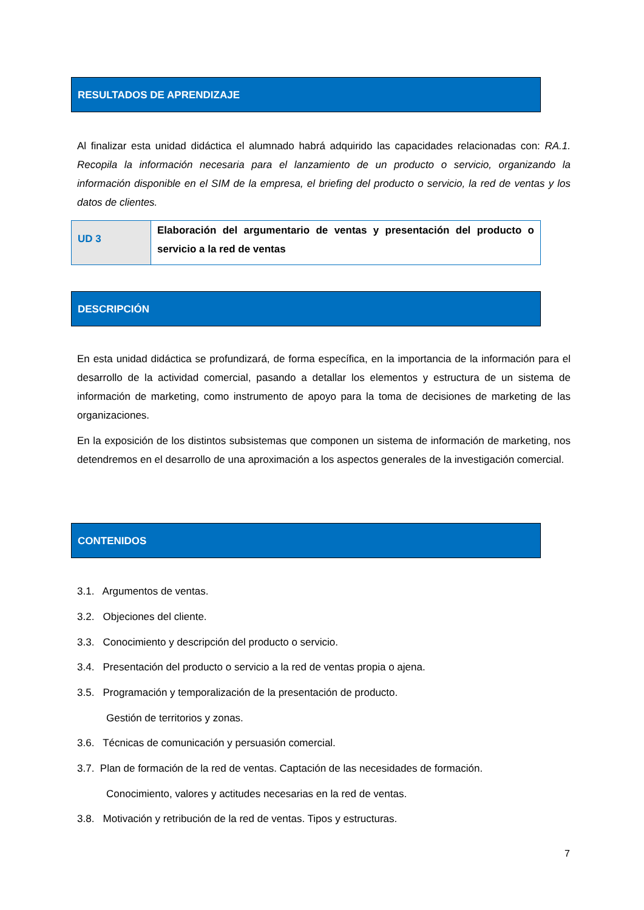RESULTADOS DE APRENDIZAJE
Al finalizar esta unidad didáctica el alumnado habrá adquirido las capacidades relacionadas con: RA.1. Recopila la información necesaria para el lanzamiento de un producto o servicio, organizando la información disponible en el SIM de la empresa, el briefing del producto o servicio, la red de ventas y los datos de clientes.
| UD 3 | Elaboración del argumentario de ventas y presentación del producto o servicio a la red de ventas |
DESCRIPCIÓN
En esta unidad didáctica se profundizará, de forma específica, en la importancia de la información para el desarrollo de la actividad comercial, pasando a detallar los elementos y estructura de un sistema de información de marketing, como instrumento de apoyo para la toma de decisiones de marketing de las organizaciones.
En la exposición de los distintos subsistemas que componen un sistema de información de marketing, nos detendremos en el desarrollo de una aproximación a los aspectos generales de la investigación comercial.
CONTENIDOS
3.1. Argumentos de ventas.
3.2. Objeciones del cliente.
3.3. Conocimiento y descripción del producto o servicio.
3.4. Presentación del producto o servicio a la red de ventas propia o ajena.
3.5. Programación y temporalización de la presentación de producto.
Gestión de territorios y zonas.
3.6. Técnicas de comunicación y persuasión comercial.
3.7. Plan de formación de la red de ventas. Captación de las necesidades de formación.
Conocimiento, valores y actitudes necesarias en la red de ventas.
3.8. Motivación y retribución de la red de ventas. Tipos y estructuras.
7